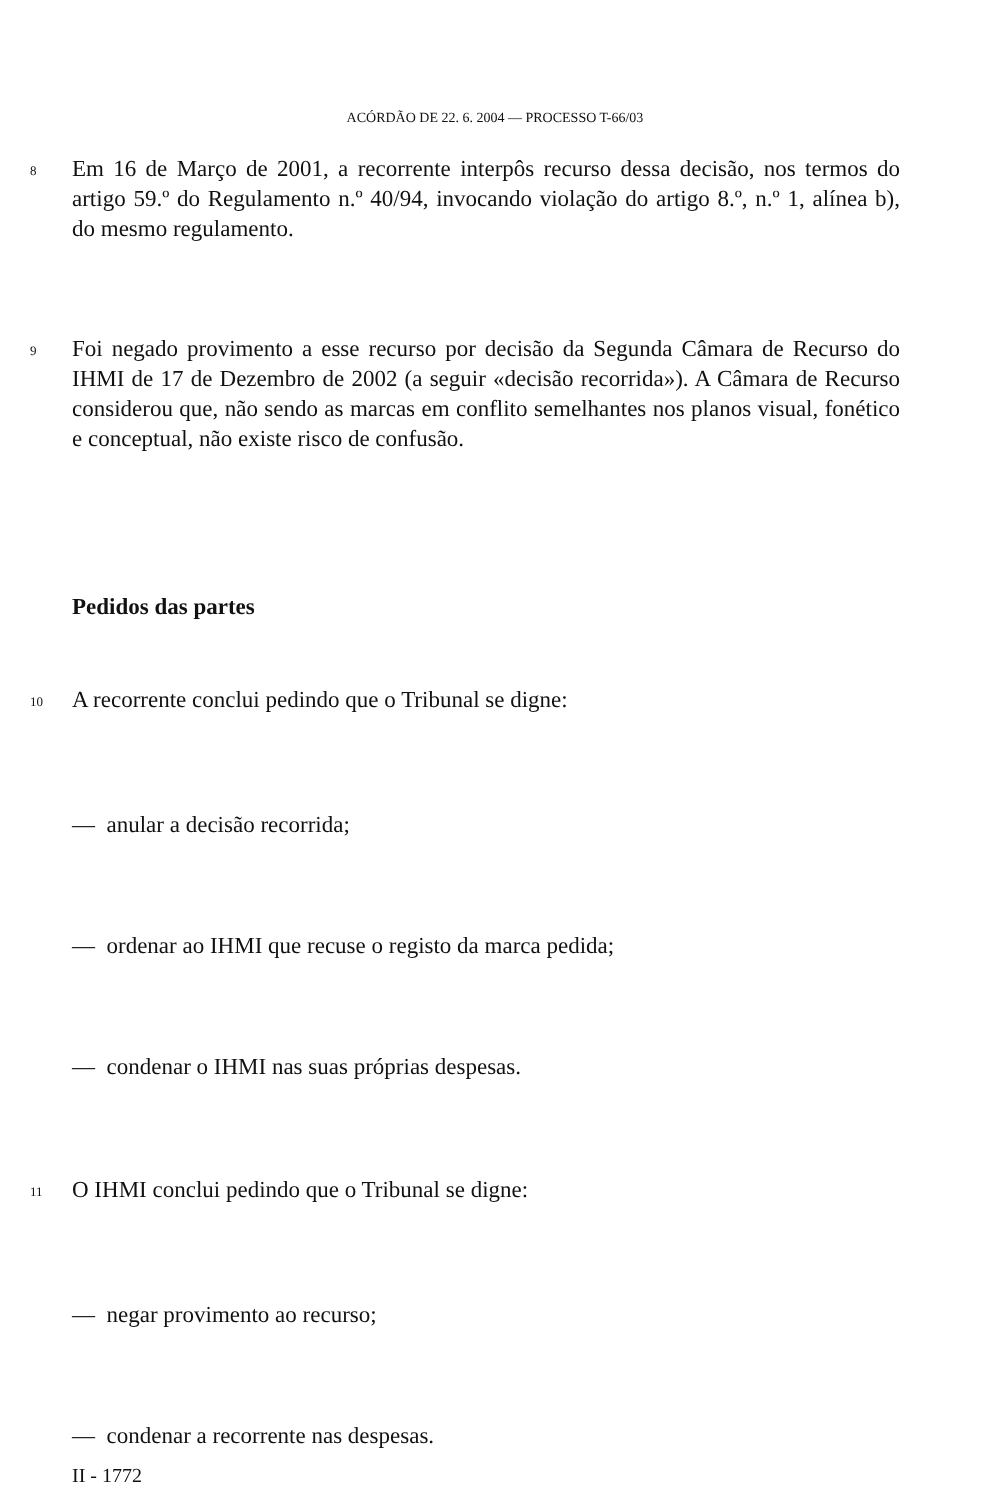ACÓRDÃO DE 22. 6. 2004 — PROCESSO T-66/03
8
Em 16 de Março de 2001, a recorrente interpôs recurso dessa decisão, nos termos do artigo 59.º do Regulamento n.º 40/94, invocando violação do artigo 8.º, n.º 1, alínea b), do mesmo regulamento.
9
Foi negado provimento a esse recurso por decisão da Segunda Câmara de Recurso do IHMI de 17 de Dezembro de 2002 (a seguir «decisão recorrida»). A Câmara de Recurso considerou que, não sendo as marcas em conflito semelhantes nos planos visual, fonético e conceptual, não existe risco de confusão.
Pedidos das partes
10
A recorrente conclui pedindo que o Tribunal se digne:
— anular a decisão recorrida;
— ordenar ao IHMI que recuse o registo da marca pedida;
— condenar o IHMI nas suas próprias despesas.
11
O IHMI conclui pedindo que o Tribunal se digne:
— negar provimento ao recurso;
— condenar a recorrente nas despesas.
II - 1772